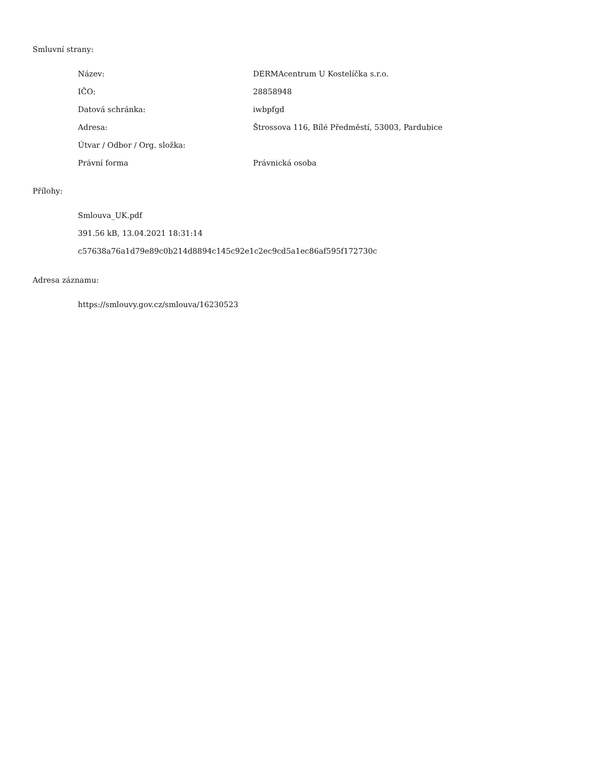Smluvní strany:
| Název: | DERMAcentrum U Kostelíčka s.r.o. |
| IČO: | 28858948 |
| Datová schránka: | iwbpfgd |
| Adresa: | Štrossova 116, Bílé Předměstí, 53003, Pardubice |
| Útvar / Odbor / Org. složka: | |
| Právní forma | Právnická osoba |
Přílohy:
Smlouva_UK.pdf
391.56 kB, 13.04.2021 18:31:14
c57638a76a1d79e89c0b214d8894c145c92e1c2ec9cd5a1ec86af595f172730c
Adresa záznamu:
https://smlouvy.gov.cz/smlouva/16230523